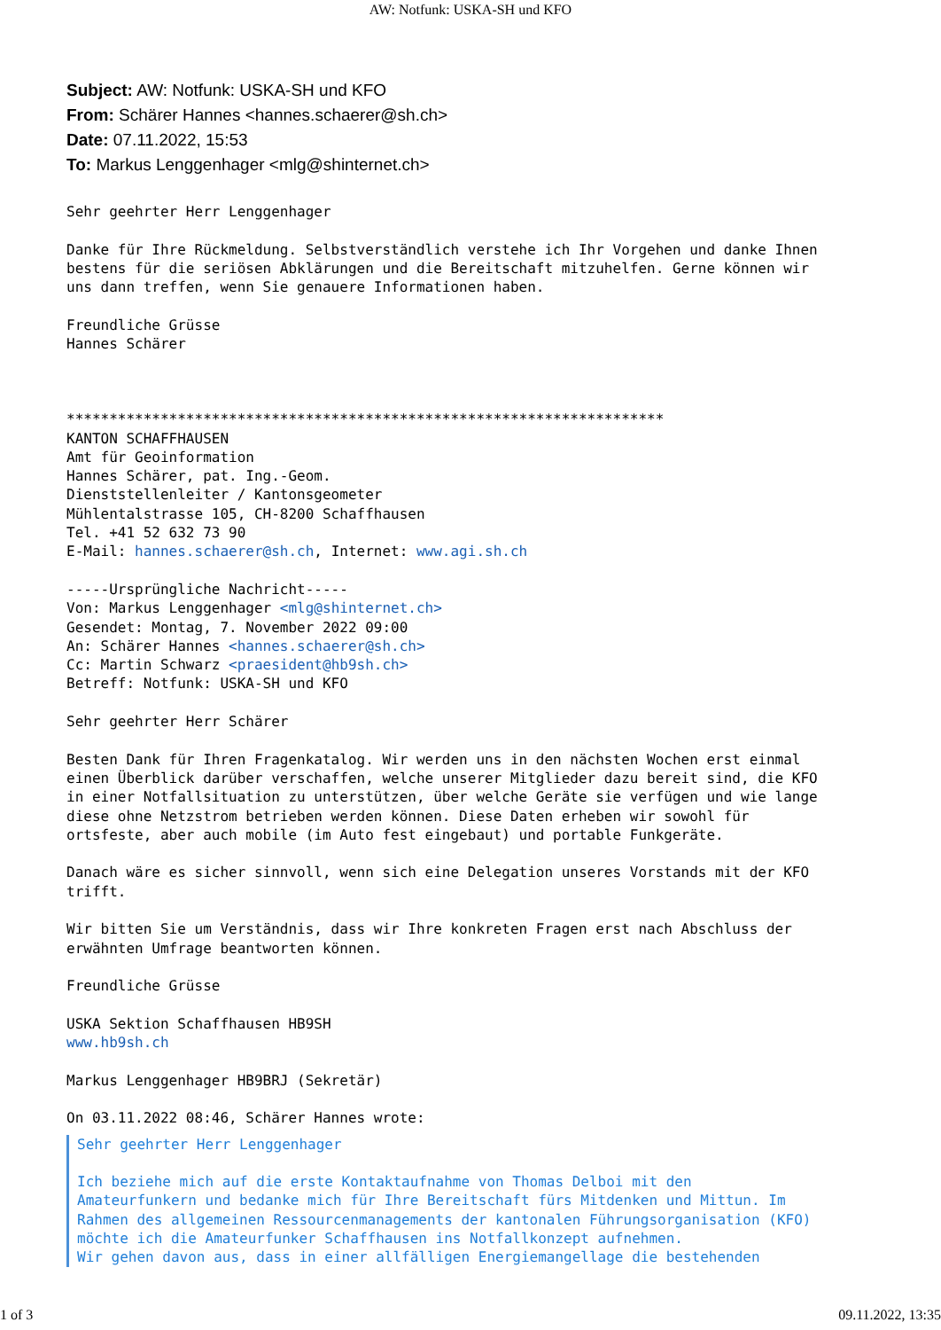AW: Notfunk: USKA-SH und KFO
Subject: AW: Notfunk: USKA-SH und KFO
From: Schärer Hannes <hannes.schaerer@sh.ch>
Date: 07.11.2022, 15:53
To: Markus Lenggenhager <mlg@shinternet.ch>
Sehr geehrter Herr Lenggenhager

Danke für Ihre Rückmeldung. Selbstverständlich verstehe ich Ihr Vorgehen und danke Ihnen
bestens für die seriösen Abklärungen und die Bereitschaft mitzuhelfen. Gerne können wir
uns dann treffen, wenn Sie genauere Informationen haben.

Freundliche Grüsse
Hannes Schärer



**********************************************************************
KANTON SCHAFFHAUSEN
Amt für Geoinformation
Hannes Schärer, pat. Ing.-Geom.
Dienststellenleiter / Kantonsgeometer
Mühlentalstrasse 105, CH-8200 Schaffhausen
Tel. +41 52 632 73 90
E-Mail: hannes.schaerer@sh.ch, Internet: www.agi.sh.ch

-----Ursprüngliche Nachricht-----
Von: Markus Lenggenhager <mlg@shinternet.ch>
Gesendet: Montag, 7. November 2022 09:00
An: Schärer Hannes <hannes.schaerer@sh.ch>
Cc: Martin Schwarz <praesident@hb9sh.ch>
Betreff: Notfunk: USKA-SH und KFO

Sehr geehrter Herr Schärer

Besten Dank für Ihren Fragenkatalog. Wir werden uns in den nächsten Wochen erst einmal
einen Überblick darüber verschaffen, welche unserer Mitglieder dazu bereit sind, die KFO
in einer Notfallsituation zu unterstützen, über welche Geräte sie verfügen und wie lange
diese ohne Netzstrom betrieben werden können. Diese Daten erheben wir sowohl für
ortsfeste, aber auch mobile (im Auto fest eingebaut) und portable Funkgeräte.

Danach wäre es sicher sinnvoll, wenn sich eine Delegation unseres Vorstands mit der KFO
trifft.

Wir bitten Sie um Verständnis, dass wir Ihre konkreten Fragen erst nach Abschluss der
erwähnten Umfrage beantworten können.

Freundliche Grüsse

USKA Sektion Schaffhausen HB9SH
www.hb9sh.ch

Markus Lenggenhager HB9BRJ (Sekretär)

On 03.11.2022 08:46, Schärer Hannes wrote:
Sehr geehrter Herr Lenggenhager

Ich beziehe mich auf die erste Kontaktaufnahme von Thomas Delboi mit den
Amateurfunkern und bedanke mich für Ihre Bereitschaft fürs Mitdenken und Mittun. Im
Rahmen des allgemeinen Ressourcenmanagements der kantonalen Führungsorganisation (KFO)
möchte ich die Amateurfunker Schaffhausen ins Notfallkonzept aufnehmen.
Wir gehen davon aus, dass in einer allfälligen Energiemangellage die bestehenden
1 of 3 09.11.2022, 13:35